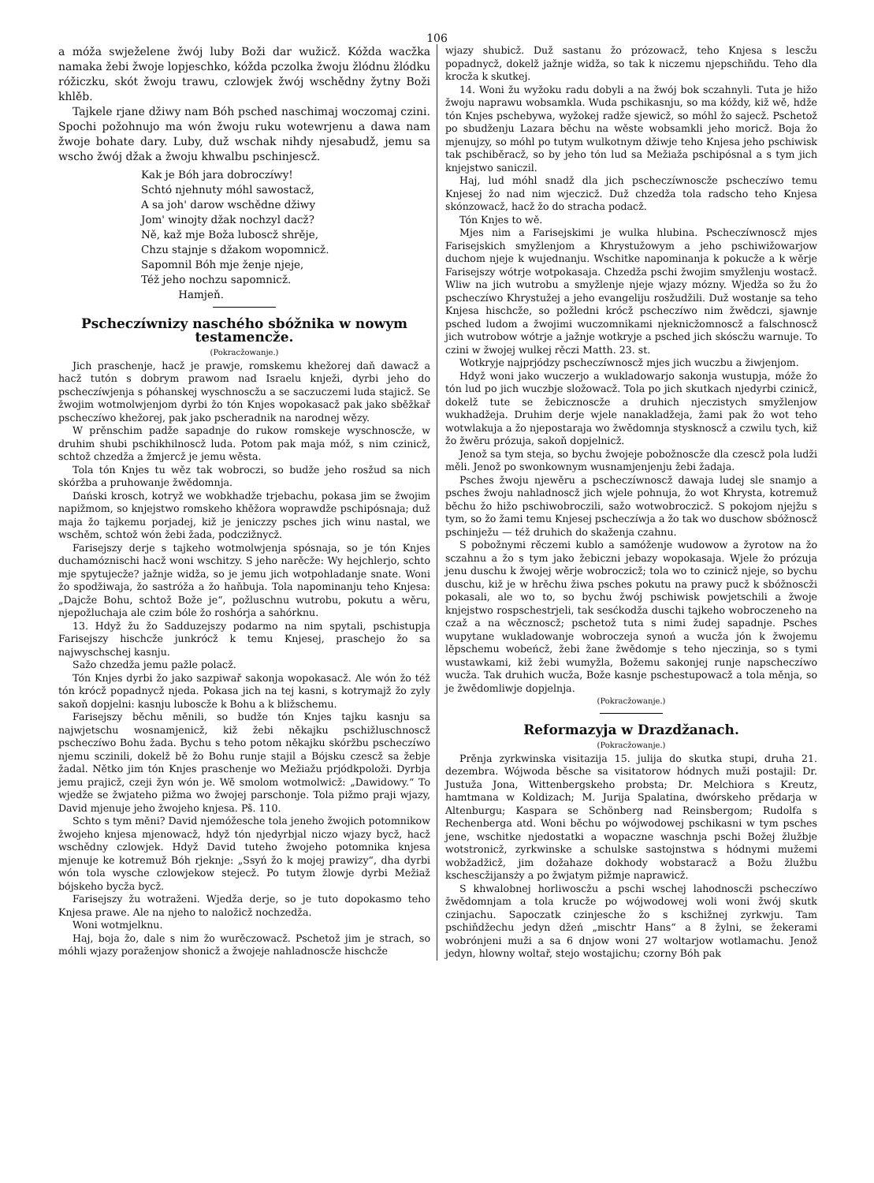106
a móža swježelene žwój luby Boži dar wužicž. Kóžda wacžka namaka žebi žwoje lopjeschko, kóžda pczolka žwoju žlódnu žlódku róžiczku, skót žwoju trawu, czlowjek žwój wschědny žytny Boži khlěb.
Tajkele rjane džiwy nam Bóh psched naschimaj woczomaj czini. Spochi požohnujo ma wón žwoju ruku wotewrjenu a dawa nam žwoje bohate dary. Luby, duž wschak nihdy njesabudž, jemu sa wscho žwój džak a žwoju khwalbu pschinjescž.
Kak je Bóh jara dobroczíwy!
Schtó njehnuty móhl sawostacž,
A sa joh' darow wschědne džiwy
Jom' winojty džak nochzyl dacž?
Ně, kaž mje Boža luboscž shrěje,
Chzu stajnje s džakom wopomnicž.
Sapomnil Bóh mje ženje njeje,
Též jeho nochzu sapomnicž.
Hamjeň.
Pscheczíwnizy naschého sbóžnika w nowym testamencže.
(Pokracžowanje.)
Jich praschenje, hacž je prawje, romskemu khežorej daň dawacž a hacž tutón s dobrym prawom nad Israelu knježi, dyrbi jeho do pscheczíwjenja s póhanskej wyschnoscžu a se saczuczemi luda stajicž. Se žwojim wotmolwjenjom dyrbi žo tón Knjes wopokasacž pak jako sběžkař pscheczíwo khežorej, pak jako pscheradnik na narodnej wězy.
W prěnschim padže sapadnje do rukow romskeje wyschnoscže, w druhim shubi pschikhilnoscž luda. Potom pak maja móž, s nim czinicž, schtož chzedža a žmjercž je jemu wěsta.
Tola tón Knjes tu wěz tak wobroczi, so budže jeho rosžud sa nich skóržba a pruhowanje žwědomnja.
Dański krosch, kotryž we wobkhadže trjebachu, pokasa jim se žwojim napižmom, so knjejstwo romskeho khěžora woprawdže pschipósnaja; duž maja žo tajkemu porjadej, kiž je jeniczzy psches jich winu nastal, we wschěm, schtož wón žebi žada, podczižnycž.
Farisejszy derje s tajkeho wotmolwjenja spósnaja, so je tón Knjes duchamóznischi hacž woni wschitzy. S jeho narěcže: Wy hejchlerjo, schto mje spytujecže? jažnje widža, so je jemu jich wotpohladanje snate. Woni žo spodžiwaja, žo sastróža a žo haňbuja. Tola napominanju teho Knjesa: „Dajcže Bohu, schtož Bože je“, požluschnu wutrobu, pokutu a wěru, njepožluchaja ale czim bóle žo roshórja a sahórknu.
13. Hdyž žu žo Sadduzejszy podarmo na nim spytali, pschistupja Farisejszy hischcže junkrócž k temu Knjesej, praschejo žo sa najwyschschej kasnju.
Sažo chzedža jemu pažle polacž.
Tón Knjes dyrbi žo jako sazpiwař sakonja wopokasacž. Ale wón žo též tón krócž popadnycž njeda. Pokasa jich na tej kasni, s kotrymajž žo zyly sakoň dopjelni: kasnju luboscže k Bohu a k bližschemu.
Farisejszy běchu měnili, so budže tón Knjes tajku kasnju sa najwjetschu wosnamjenicž, kiž žebi někajku pschižluschnoscž pscheczíwo Bohu žada. Bychu s teho potom někajku skóržbu pscheczíwo njemu sczinili, dokelž bě žo Bohu runje stajil a Bójsku czescž sa žebje žadal. Nětko jim tón Knjes praschenje wo Mežiažu prjódkpoloži. Dyrbja jemu prajicž, czeji žyn wón je. Wě smolom wotmolwicž: „Dawidowy.“ To wjedže se žwjateho pižma wo žwojej parschonje. Tola pižmo praji wjazy, David mjenuje jeho žwojeho knjesa. Pš. 110.
Schto s tym měni? David njemóžesche tola jeneho žwojich potomnikow žwojeho knjesa mjenowacž, hdyž tón njedyrbjal niczo wjazy bycž, hacž wschědny czlowjek. Hdyž David tuteho žwojeho potomnika knjesa mjenuje ke kotremuž Bóh rjeknje: „Ssyń žo k mojej prawizy“, dha dyrbi wón tola wysche czlowjekow stejecž. Po tutym žlowje dyrbi Mežiaž bójskeho bycža bycž.
Farisejszy žu wotraženi. Wjedža derje, so je tuto dopokasmo teho Knjesa prawe. Ale na njeho to naložicž nochzedža.
Woni wotmjelknu.
Haj, boja žo, dale s nim žo wurěczowacž. Pschetož jim je strach, so móhli wjazy poraženjow shonicž a žwojeje nahladnoscže hischcže
wjazy shubicž. Duž sastanu žo prózowacž, teho Knjesa s lescžu popadnycž, dokelž jažnje widža, so tak k niczemu njepschiňdu. Teho dla krocža k skutkej.
14. Woni žu wyžoku radu dobyli a na žwój bok sczahnyli. Tuta je hižo žwoju naprawu wobsamkla. Wuda pschikasnju, so ma kóždy, kiž wě, hdže tón Knjes pschebywa, wyžokej radže sjewicž, so móhl žo sajecž. Pschetož po sbudženju Lazara běchu na wěste wobsamkli jeho moricž. Boja žo mjenujzy, so móhl po tutym wulkotnym džiwje teho Knjesa jeho pschiwisk tak pschiběracž, so by jeho tón lud sa Mežiaža pschipósnal a s tym jich knjejstwo saniczil.
Haj, lud móhl snadž dla jich pscheczíwnoscže pscheczíwo temu Knjesej žo nad nim wjeczicž. Duž chzedža tola radscho teho Knjesa skónzowacž, hacž žo do stracha podacž.
Tón Knjes to wě.
Mjes nim a Farisejskimi je wulka hlubina. Pscheczíwnoscž mjes Farisejskich smyžlenjom a Khrystužowym a jeho pschiwižowarjow duchom njeje k wujednanju. Wschitke napominanja k pokucže a k wěrje Farisejszy wótrje wotpokasaja. Chzedža pschi žwojim smyžlenju wostacž. Wliw na jich wutrobu a smyžlenje njeje wjazy mózny. Wjedža so žu žo pscheczíwo Khrystužej a jeho evangeliju rosžudžili. Duž wostanje sa teho Knjesa hischcže, so požledni krócž pscheczíwo nim žwědczi, sjawnje psched ludom a žwojimi wuczomnikami njeknicžomnoscž a falschnoscž jich wutrobow wótrje a jažnje wotkryje a psched jich skóscžu warnuje. To czini w žwojej wulkej rěczi Matth. 23. st.
Wotkryje najprjódzy pscheczíwnoscž mjes jich wuczbu a žiwjenjom.
Hdyž woni jako wuczerjo a wukladowarjo sakonja wustupja, móže žo tón lud po jich wuczbje složowacž. Tola po jich skutkach njedyrbi czinicž, dokelž tute se žebicznoscže a druhich njeczistych smyžlenjow wukhadžeja. Druhim derje wjele nanakladžeja, žami pak žo wot teho wotwlakuja a žo njepostaraja wo žwědomnja stysknoscž a czwilu tych, kiž žo žwěru prózuja, sakoň dopjelnicž.
Jenož sa tym steja, so bychu žwojeje pobožnoscže dla czescž pola ludži měli. Jenož po swonkownym wusnamjenjenju žebi žadaja.
Psches žwoju njewěru a pscheczíwnoscž dawaja ludej sle snamjo a psches žwoju nahladnoscž jich wjele pohnuja, žo wot Khrysta, kotremuž běchu žo hižo pschiwobroczili, sažo wotwobroczicž. S pokojom njejžu s tym, so žo žami temu Knjesej pscheczíwja a žo tak wo duschow sbóžnoscž pschinježu — též druhich do skaženja czahnu.
S pobožnymi rěczemi kublo a samóženje wudowow a žyrotow na žo sczahnu a žo s tym jako žebiczni jebazy wopokasaja. Wjele žo prózuja jenu duschu k žwojej wěrje wobroczicž; tola wo to czinicž njeje, so bychu duschu, kiž je w hrěchu žiwa psches pokutu na prawy pucž k sbóžnoscži pokasali, ale wo to, so bychu žwój pschiwisk powjetschili a žwoje knjejstwo rospschestrjeli, tak sesćkodža duschi tajkeho wobroczeneho na czaž a na wěcznoscž; pschetož tuta s nimi žudej sapadnje. Psches wupytane wukladowanje wobroczeja synoń a wucža jón k žwojemu lěpschemu wobeńcž, žebi žane žwědomje s teho njeczinja, so s tymi wustawkami, kiž žebi wumyžla, Božemu sakonjej runje napscheczíwo wucža. Tak druhich wucža, Bože kasnje pschestupowacž a tola měnja, so je žwědomliwje dopjelnja.
(Pokracžowanje.)
Reformazyja w Drazdžanach.
(Pokracžowanje.)
Prěnja zyrkwinska visitazija 15. julija do skutka stupi, druha 21. dezembra. Wójwoda běsche sa visitatorow hódnych muži postajil: Dr. Justuža Jona, Wittenbergskeho probsta; Dr. Melchiora s Kreutz, hamtmana w Koldizach; M. Jurija Spalatina, dwórskeho prědarja w Altenburgu; Kaspara se Schönberg nad Reinsbergom; Rudolfa s Rechenberga atd. Woni běchu po wójwodowej pschikasni w tym psches jene, wschitke njedostatki a wopaczne waschnja pschi Božej žlužbje wotstronicž, zyrkwinske a schulske sastojnstwa s hódnymi mužemi wobžadžicž, jim dožahaze dokhody wobstaracž a Božu žlužbu kschescžijansży a po žwjatym pižmje naprawicž.
S khwalobnej horliwoscžu a pschi wschej lahodnoscži pscheczíwo žwědomnjam a tola krucže po wójwodowej woli woni žwój skutk czinjachu. Sapoczatk czinjesche žo s kschižnej zyrkwju. Tam pschiňdžechu jedyn džeń „mischtr Hans“ a 8 žylni, se žekerami wobrónjeni muži a sa 6 dnjow woni 27 woltarjow wotlamachu. Jenož jedyn, hlowny woltař, stejo wostajichu; czorny Bóh pak